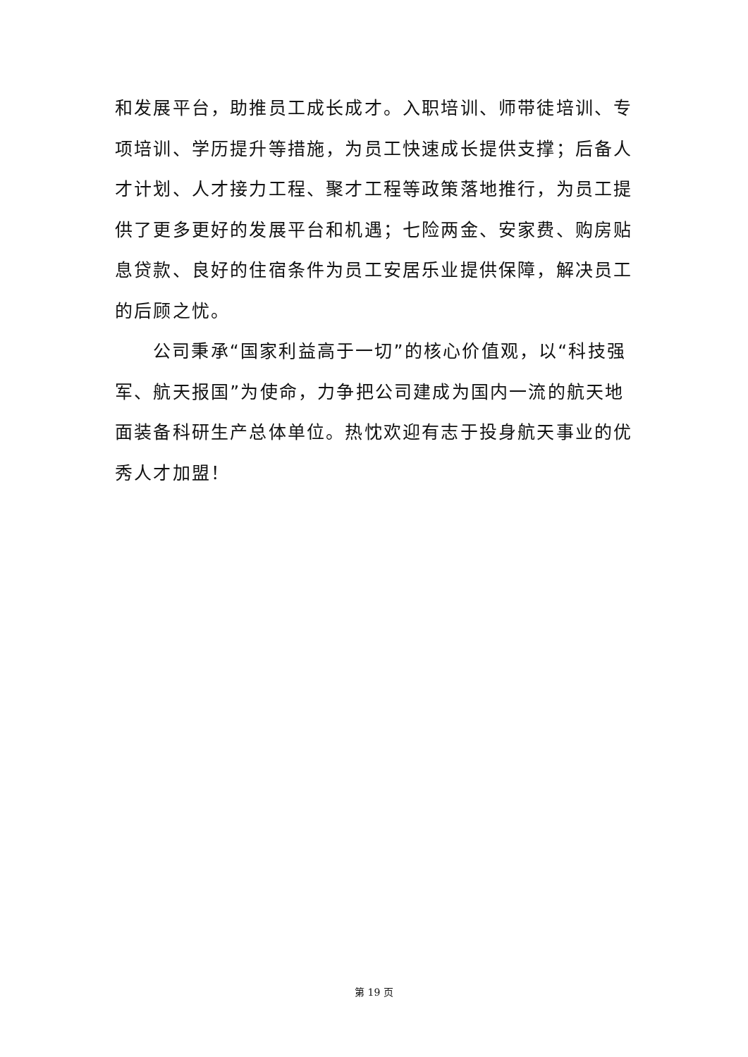和发展平台，助推员工成长成才。入职培训、师带徒培训、专项培训、学历提升等措施，为员工快速成长提供支撑；后备人才计划、人才接力工程、聚才工程等政策落地推行，为员工提供了更多更好的发展平台和机遇；七险两金、安家费、购房贴息贷款、良好的住宿条件为员工安居乐业提供保障，解决员工的后顾之忧。
公司秉承“国家利益高于一切”的核心价值观，以“科技强军、航天报国”为使命，力争把公司建成为国内一流的航天地面装备科研生产总体单位。热忱欢迎有志于投身航天事业的优秀人才加盟！
第 19 页